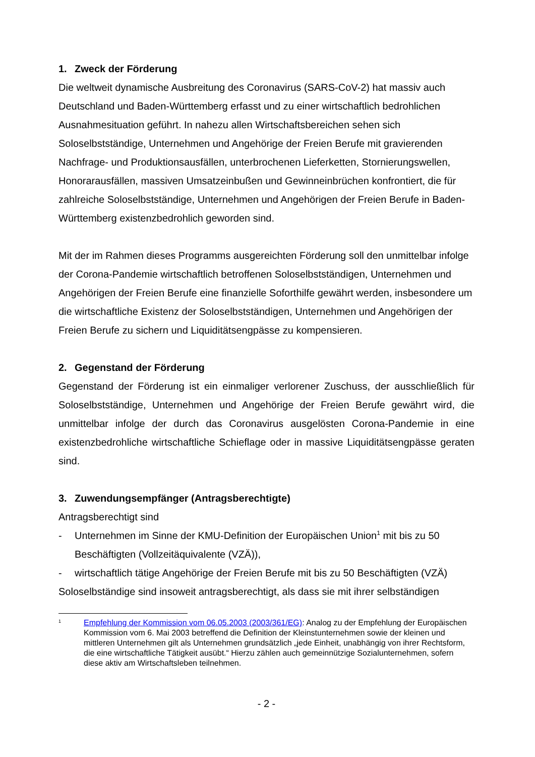1. Zweck der Förderung
Die weltweit dynamische Ausbreitung des Coronavirus (SARS-CoV-2) hat massiv auch Deutschland und Baden-Württemberg erfasst und zu einer wirtschaftlich bedrohlichen Ausnahmesituation geführt. In nahezu allen Wirtschaftsbereichen sehen sich Soloselbstständige, Unternehmen und Angehörige der Freien Berufe mit gravierenden Nachfrage- und Produktionsausfällen, unterbrochenen Lieferketten, Stornierungswellen, Honorarausfällen, massiven Umsatzeinbußen und Gewinneinbrüchen konfrontiert, die für zahlreiche Soloselbstständige, Unternehmen und Angehörigen der Freien Berufe in Baden-Württemberg existenzbedrohlich geworden sind.
Mit der im Rahmen dieses Programms ausgereichten Förderung soll den unmittelbar infolge der Corona-Pandemie wirtschaftlich betroffenen Soloselbstständigen, Unternehmen und Angehörigen der Freien Berufe eine finanzielle Soforthilfe gewährt werden, insbesondere um die wirtschaftliche Existenz der Soloselbstständigen, Unternehmen und Angehörigen der Freien Berufe zu sichern und Liquiditätsengpässe zu kompensieren.
2. Gegenstand der Förderung
Gegenstand der Förderung ist ein einmaliger verlorener Zuschuss, der ausschließlich für Soloselbstständige, Unternehmen und Angehörige der Freien Berufe gewährt wird, die unmittelbar infolge der durch das Coronavirus ausgelösten Corona-Pandemie in eine existenzbedrohliche wirtschaftliche Schieflage oder in massive Liquiditätsengpässe geraten sind.
3. Zuwendungsempfänger (Antragsberechtigte)
Antragsberechtigt sind
- Unternehmen im Sinne der KMU-Definition der Europäischen Union<sup>1</sup> mit bis zu 50 Beschäftigten (Vollzeitäquivalente (VZÄ)),
- wirtschaftlich tätige Angehörige der Freien Berufe mit bis zu 50 Beschäftigten (VZÄ)
Soloselbständige sind insoweit antragsberechtigt, als dass sie mit ihrer selbständigen
<sup>1</sup> Empfehlung der Kommission vom 06.05.2003 (2003/361/EG): Analog zu der Empfehlung der Europäischen Kommission vom 6. Mai 2003 betreffend die Definition der Kleinstunternehmen sowie der kleinen und mittleren Unternehmen gilt als Unternehmen grundsätzlich „jede Einheit, unabhängig von ihrer Rechtsform, die eine wirtschaftliche Tätigkeit ausübt.“ Hierzu zählen auch gemeinnützige Sozialunternehmen, sofern diese aktiv am Wirtschaftsleben teilnehmen.
- 2 -